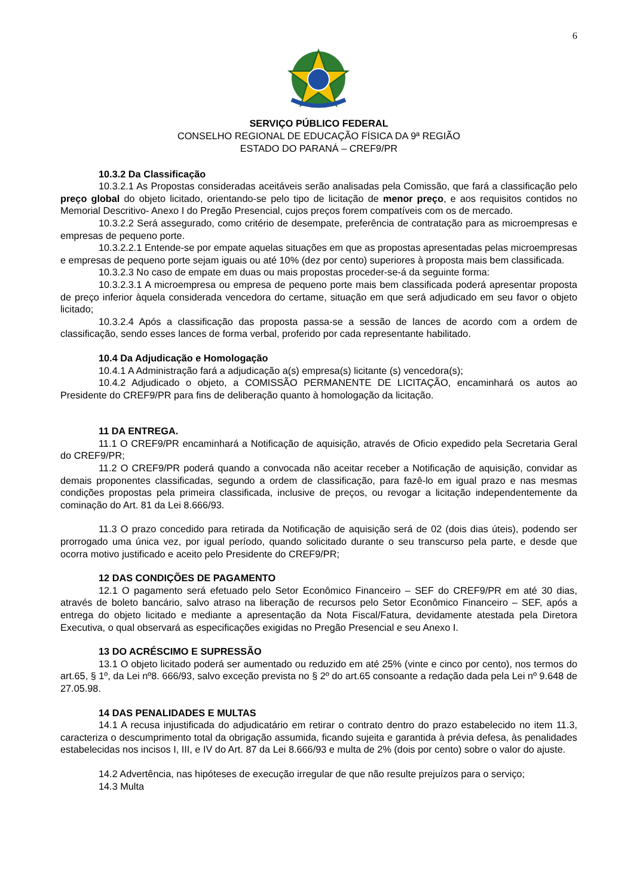6
SERVIÇO PÚBLICO FEDERAL
CONSELHO REGIONAL DE EDUCAÇÃO FÍSICA DA 9ª REGIÃO
ESTADO DO PARANÁ – CREF9/PR
10.3.2 Da Classificação
10.3.2.1 As Propostas consideradas aceitáveis serão analisadas pela Comissão, que fará a classificação pelo preço global do objeto licitado, orientando-se pelo tipo de licitação de menor preço, e aos requisitos contidos no Memorial Descritivo- Anexo I do Pregão Presencial, cujos preços forem compatíveis com os de mercado.
10.3.2.2 Será assegurado, como critério de desempate, preferência de contratação para as microempresas e empresas de pequeno porte.
10.3.2.2.1 Entende-se por empate aquelas situações em que as propostas apresentadas pelas microempresas e empresas de pequeno porte sejam iguais ou até 10% (dez por cento) superiores à proposta mais bem classificada.
10.3.2.3 No caso de empate em duas ou mais propostas proceder-se-á da seguinte forma:
10.3.2.3.1 A microempresa ou empresa de pequeno porte mais bem classificada poderá apresentar proposta de preço inferior àquela considerada vencedora do certame, situação em que será adjudicado em seu favor o objeto licitado;
10.3.2.4 Após a classificação das proposta passa-se a sessão de lances de acordo com a ordem de classificação, sendo esses lances de forma verbal, proferido por cada representante habilitado.
10.4 Da Adjudicação e Homologação
10.4.1 A Administração fará a adjudicação a(s) empresa(s) licitante (s) vencedora(s);
10.4.2 Adjudicado o objeto, a COMISSÃO PERMANENTE DE LICITAÇÃO, encaminhará os autos ao Presidente do CREF9/PR para fins de deliberação quanto à homologação da licitação.
11 DA ENTREGA.
11.1 O CREF9/PR encaminhará a Notificação de aquisição, através de Oficio expedido pela Secretaria Geral do CREF9/PR;
11.2 O CREF9/PR poderá quando a convocada não aceitar receber a Notificação de aquisição, convidar as demais proponentes classificadas, segundo a ordem de classificação, para fazê-lo em igual prazo e nas mesmas condições propostas pela primeira classificada, inclusive de preços, ou revogar a licitação independentemente da cominação do Art. 81 da Lei 8.666/93.
11.3 O prazo concedido para retirada da Notificação de aquisição será de 02 (dois dias úteis), podendo ser prorrogado uma única vez, por igual período, quando solicitado durante o seu transcurso pela parte, e desde que ocorra motivo justificado e aceito pelo Presidente do CREF9/PR;
12 DAS CONDIÇÕES DE PAGAMENTO
12.1 O pagamento será efetuado pelo Setor Econômico Financeiro – SEF do CREF9/PR em até 30 dias, através de boleto bancário, salvo atraso na liberação de recursos pelo Setor Econômico Financeiro – SEF, após a entrega do objeto licitado e mediante a apresentação da Nota Fiscal/Fatura, devidamente atestada pela Diretora Executiva, o qual observará as especificações exigidas no Pregão Presencial e seu Anexo I.
13 DO ACRÉSCIMO E SUPRESSÃO
13.1 O objeto licitado poderá ser aumentado ou reduzido em até 25% (vinte e cinco por cento), nos termos do art.65, § 1º, da Lei nº8. 666/93, salvo exceção prevista no § 2º do art.65 consoante a redação dada pela Lei nº 9.648 de 27.05.98.
14 DAS PENALIDADES E MULTAS
14.1 A recusa injustificada do adjudicatário em retirar o contrato dentro do prazo estabelecido no item 11.3, caracteriza o descumprimento total da obrigação assumida, ficando sujeita e garantida à prévia defesa, às penalidades estabelecidas nos incisos I, III, e IV do Art. 87 da Lei 8.666/93 e multa de 2% (dois por cento) sobre o valor do ajuste.
14.2 Advertência, nas hipóteses de execução irregular de que não resulte prejuízos para o serviço;
14.3 Multa